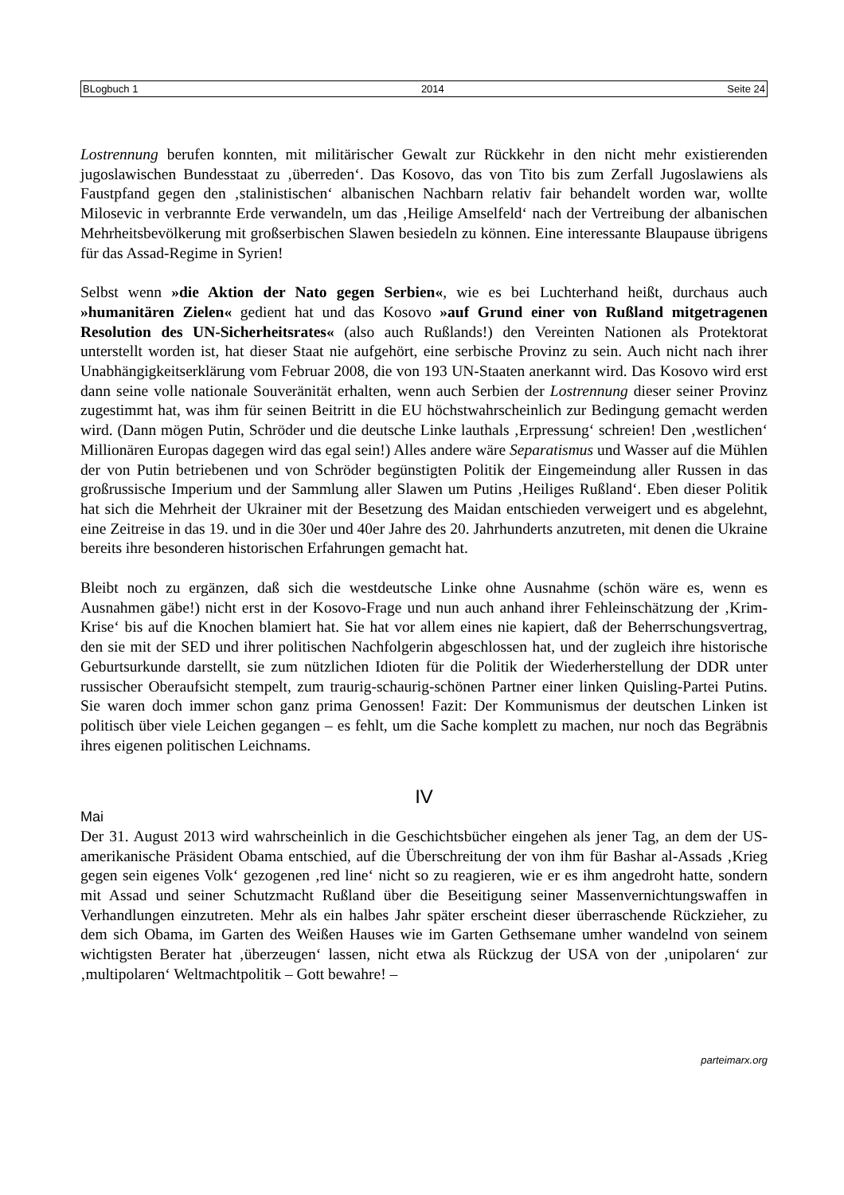BLogbuch 1 2014 Seite 24
Lostrennung berufen konnten, mit militärischer Gewalt zur Rückkehr in den nicht mehr existierenden jugoslawischen Bundesstaat zu ‚überreden‘. Das Kosovo, das von Tito bis zum Zerfall Jugoslawiens als Faustpfand gegen den ‚stalinistischen‘ albanischen Nachbarn relativ fair behandelt worden war, wollte Milosevic in verbrannte Erde verwandeln, um das ‚Heilige Amselfeld‘ nach der Vertreibung der albanischen Mehrheitsbevölkerung mit großserbischen Slawen besiedeln zu können. Eine interessante Blaupause übrigens für das Assad-Regime in Syrien!
Selbst wenn »die Aktion der Nato gegen Serbien«, wie es bei Luchterhand heißt, durchaus auch »humanitären Zielen« gedient hat und das Kosovo »auf Grund einer von Rußland mitgetragenen Resolution des UN-Sicherheitsrates« (also auch Rußlands!) den Vereinten Nationen als Protektorat unterstellt worden ist, hat dieser Staat nie aufgehört, eine serbische Provinz zu sein. Auch nicht nach ihrer Unabhängigkeitserklärung vom Februar 2008, die von 193 UN-Staaten anerkannt wird. Das Kosovo wird erst dann seine volle nationale Souveränität erhalten, wenn auch Serbien der Lostrennung dieser seiner Provinz zugestimmt hat, was ihm für seinen Beitritt in die EU höchstwahrscheinlich zur Bedingung gemacht werden wird. (Dann mögen Putin, Schröder und die deutsche Linke lauthals ‚Erpressung‘ schreien! Den ‚westlichen‘ Millionären Europas dagegen wird das egal sein!) Alles andere wäre Separatismus und Wasser auf die Mühlen der von Putin betriebenen und von Schröder begünstigten Politik der Eingemeindung aller Russen in das großrussische Imperium und der Sammlung aller Slawen um Putins ‚Heiliges Rußland‘. Eben dieser Politik hat sich die Mehrheit der Ukrainer mit der Besetzung des Maidan entschieden verweigert und es abgelehnt, eine Zeitreise in das 19. und in die 30er und 40er Jahre des 20. Jahrhunderts anzutreten, mit denen die Ukraine bereits ihre besonderen historischen Erfahrungen gemacht hat.
Bleibt noch zu ergänzen, daß sich die westdeutsche Linke ohne Ausnahme (schön wäre es, wenn es Ausnahmen gäbe!) nicht erst in der Kosovo-Frage und nun auch anhand ihrer Fehleinschätzung der ‚Krim-Krise‘ bis auf die Knochen blamiert hat. Sie hat vor allem eines nie kapiert, daß der Beherrschungsvertrag, den sie mit der SED und ihrer politischen Nachfolgerin abgeschlossen hat, und der zugleich ihre historische Geburtsurkunde darstellt, sie zum nützlichen Idioten für die Politik der Wiederherstellung der DDR unter russischer Oberaufsicht stempelt, zum traurig-schaurig-schönen Partner einer linken Quisling-Partei Putins. Sie waren doch immer schon ganz prima Genossen! Fazit: Der Kommunismus der deutschen Linken ist politisch über viele Leichen gegangen – es fehlt, um die Sache komplett zu machen, nur noch das Begräbnis ihres eigenen politischen Leichnams.
IV
Mai
Der 31. August 2013 wird wahrscheinlich in die Geschichtsbücher eingehen als jener Tag, an dem der US-amerikanische Präsident Obama entschied, auf die Überschreitung der von ihm für Bashar al-Assads ‚Krieg gegen sein eigenes Volk‘ gezogenen ‚red line‘ nicht so zu reagieren, wie er es ihm angedroht hatte, sondern mit Assad und seiner Schutzmacht Rußland über die Beseitigung seiner Massenvernichtungswaffen in Verhandlungen einzutreten. Mehr als ein halbes Jahr später erscheint dieser überraschende Rückzieher, zu dem sich Obama, im Garten des Weißen Hauses wie im Garten Gethsemane umher wandelnd von seinem wichtigsten Berater hat ‚überzeugen‘ lassen, nicht etwa als Rückzug der USA von der ‚unipolaren‘ zur ‚multipolaren‘ Weltmachtpolitik – Gott bewahre! –
parteimarx.org